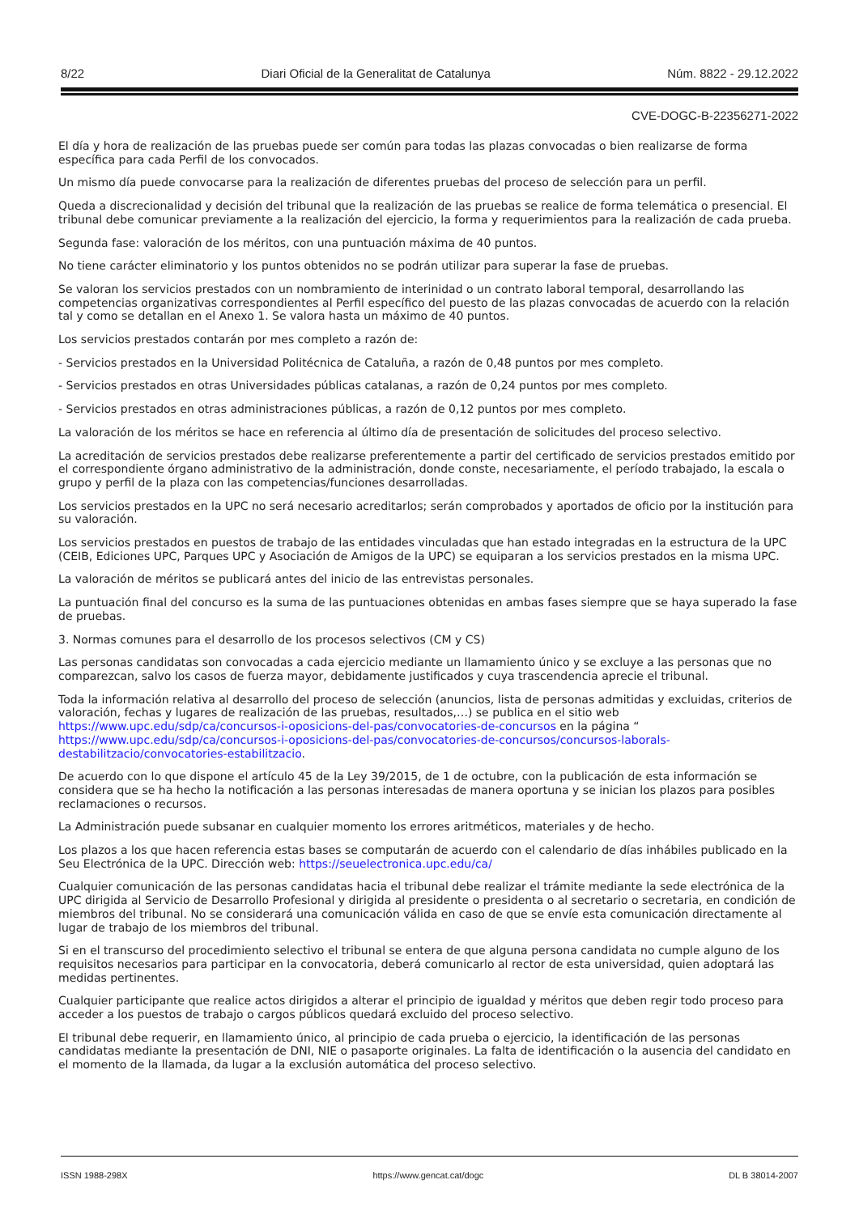8/22 Diari Oficial de la Generalitat de Catalunya Núm. 8822 - 29.12.2022
CVE-DOGC-B-22356271-2022
El día y hora de realización de las pruebas puede ser común para todas las plazas convocadas o bien realizarse de forma específica para cada Perfil de los convocados.
Un mismo día puede convocarse para la realización de diferentes pruebas del proceso de selección para un perfil.
Queda a discrecionalidad y decisión del tribunal que la realización de las pruebas se realice de forma telemática o presencial. El tribunal debe comunicar previamente a la realización del ejercicio, la forma y requerimientos para la realización de cada prueba.
Segunda fase: valoración de los méritos, con una puntuación máxima de 40 puntos.
No tiene carácter eliminatorio y los puntos obtenidos no se podrán utilizar para superar la fase de pruebas.
Se valoran los servicios prestados con un nombramiento de interinidad o un contrato laboral temporal, desarrollando las competencias organizativas correspondientes al Perfil específico del puesto de las plazas convocadas de acuerdo con la relación tal y como se detallan en el Anexo 1. Se valora hasta un máximo de 40 puntos.
Los servicios prestados contarán por mes completo a razón de:
- Servicios prestados en la Universidad Politécnica de Cataluña, a razón de 0,48 puntos por mes completo.
- Servicios prestados en otras Universidades públicas catalanas, a razón de 0,24 puntos por mes completo.
- Servicios prestados en otras administraciones públicas, a razón de 0,12 puntos por mes completo.
La valoración de los méritos se hace en referencia al último día de presentación de solicitudes del proceso selectivo.
La acreditación de servicios prestados debe realizarse preferentemente a partir del certificado de servicios prestados emitido por el correspondiente órgano administrativo de la administración, donde conste, necesariamente, el período trabajado, la escala o grupo y perfil de la plaza con las competencias/funciones desarrolladas.
Los servicios prestados en la UPC no será necesario acreditarlos; serán comprobados y aportados de oficio por la institución para su valoración.
Los servicios prestados en puestos de trabajo de las entidades vinculadas que han estado integradas en la estructura de la UPC (CEIB, Ediciones UPC, Parques UPC y Asociación de Amigos de la UPC) se equiparan a los servicios prestados en la misma UPC.
La valoración de méritos se publicará antes del inicio de las entrevistas personales.
La puntuación final del concurso es la suma de las puntuaciones obtenidas en ambas fases siempre que se haya superado la fase de pruebas.
3. Normas comunes para el desarrollo de los procesos selectivos (CM y CS)
Las personas candidatas son convocadas a cada ejercicio mediante un llamamiento único y se excluye a las personas que no comparezcan, salvo los casos de fuerza mayor, debidamente justificados y cuya trascendencia aprecie el tribunal.
Toda la información relativa al desarrollo del proceso de selección (anuncios, lista de personas admitidas y excluidas, criterios de valoración, fechas y lugares de realización de las pruebas, resultados,…) se publica en el sitio web https://www.upc.edu/sdp/ca/concursos-i-oposicions-del-pas/convocatories-de-concursos en la página “ https://www.upc.edu/sdp/ca/concursos-i-oposicions-del-pas/convocatories-de-concursos/concursos-laborals-destabilitzacio/convocatories-estabilitzacio.
De acuerdo con lo que dispone el artículo 45 de la Ley 39/2015, de 1 de octubre, con la publicación de esta información se considera que se ha hecho la notificación a las personas interesadas de manera oportuna y se inician los plazos para posibles reclamaciones o recursos.
La Administración puede subsanar en cualquier momento los errores aritméticos, materiales y de hecho.
Los plazos a los que hacen referencia estas bases se computarán de acuerdo con el calendario de días inhábiles publicado en la Seu Electrónica de la UPC. Dirección web: https://seuelectronica.upc.edu/ca/
Cualquier comunicación de las personas candidatas hacia el tribunal debe realizar el trámite mediante la sede electrónica de la UPC dirigida al Servicio de Desarrollo Profesional y dirigida al presidente o presidenta o al secretario o secretaria, en condición de miembros del tribunal. No se considerará una comunicación válida en caso de que se envíe esta comunicación directamente al lugar de trabajo de los miembros del tribunal.
Si en el transcurso del procedimiento selectivo el tribunal se entera de que alguna persona candidata no cumple alguno de los requisitos necesarios para participar en la convocatoria, deberá comunicarlo al rector de esta universidad, quien adoptará las medidas pertinentes.
Cualquier participante que realice actos dirigidos a alterar el principio de igualdad y méritos que deben regir todo proceso para acceder a los puestos de trabajo o cargos públicos quedará excluido del proceso selectivo.
El tribunal debe requerir, en llamamiento único, al principio de cada prueba o ejercicio, la identificación de las personas candidatas mediante la presentación de DNI, NIE o pasaporte originales. La falta de identificación o la ausencia del candidato en el momento de la llamada, da lugar a la exclusión automática del proceso selectivo.
ISSN 1988-298X https://www.gencat.cat/dogc DL B 38014-2007